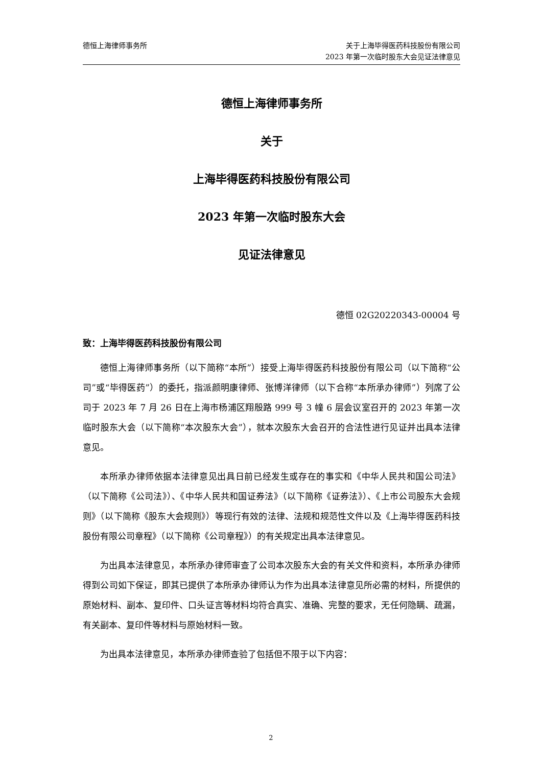德恒上海律师事务所 关于上海毕得医药科技股份有限公司
2023 年第一次临时股东大会见证法律意见
德恒上海律师事务所
关于
上海毕得医药科技股份有限公司
2023 年第一次临时股东大会
见证法律意见
德恒 02G20220343-00004 号
致：上海毕得医药科技股份有限公司
德恒上海律师事务所（以下简称“本所”）接受上海毕得医药科技股份有限公司（以下简称“公司”或“毕得医药”）的委托，指派颜明康律师、张博洋律师（以下合称“本所承办律师”）列席了公司于 2023 年 7 月 26 日在上海市杨浦区翔殷路 999 号 3 幢 6 层会议室召开的 2023 年第一次临时股东大会（以下简称“本次股东大会”），就本次股东大会召开的合法性进行见证并出具本法律意见。
本所承办律师依据本法律意见出具日前已经发生或存在的事实和《中华人民共和国公司法》（以下简称《公司法》）、《中华人民共和国证券法》（以下简称《证券法》）、《上市公司股东大会规则》（以下简称《股东大会规则》）等现行有效的法律、法规和规范性文件以及《上海毕得医药科技股份有限公司章程》（以下简称《公司章程》）的有关规定出具本法律意见。
为出具本法律意见，本所承办律师审查了公司本次股东大会的有关文件和资料，本所承办律师得到公司如下保证，即其已提供了本所承办律师认为作为出具本法律意见所必需的材料，所提供的原始材料、副本、复印件、口头证言等材料均符合真实、准确、完整的要求，无任何隐瞒、疏漏，有关副本、复印件等材料与原始材料一致。
为出具本法律意见，本所承办律师查验了包括但不限于以下内容：
2